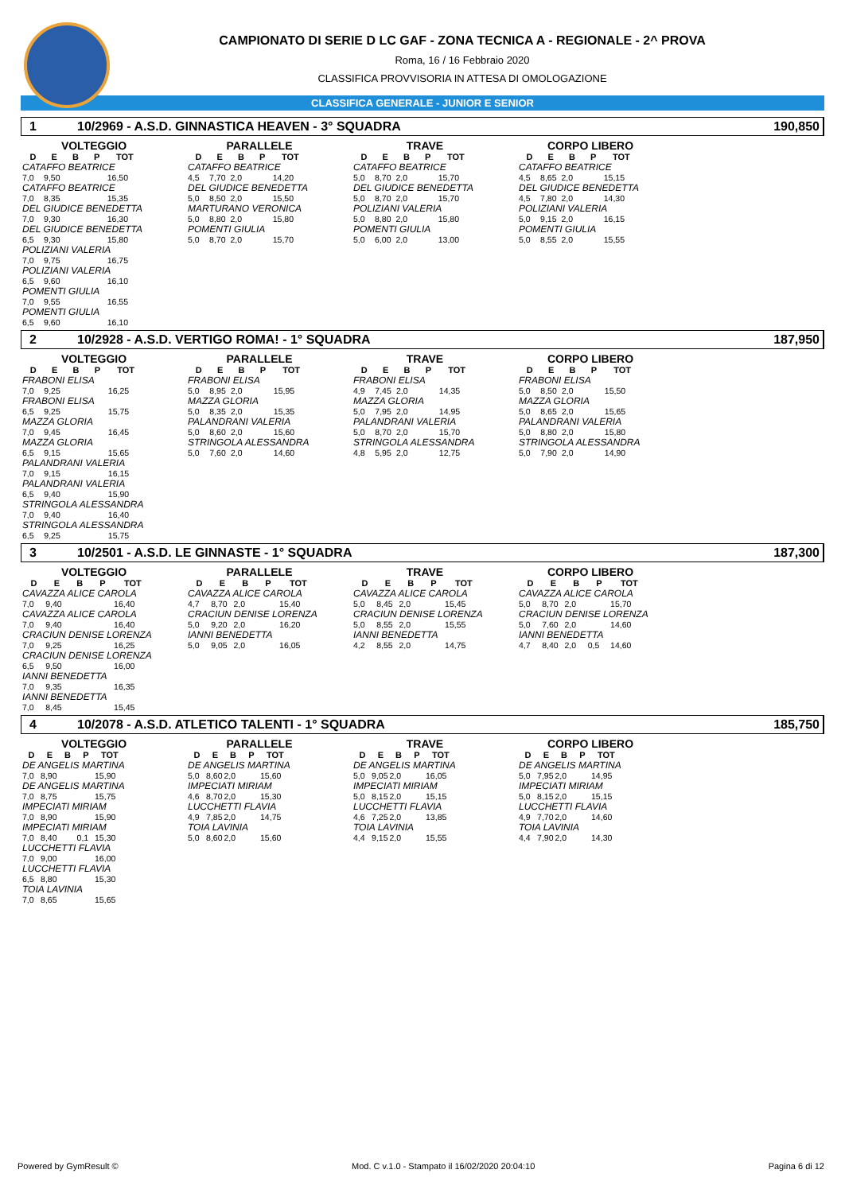CAMPIONATO DI SERIE D LC GAF - ZONA TECNICA A - REGIONALE - 2^ PROVA
Roma, 16 / 16 Febbraio 2020
CLASSIFICA PROVVISORIA IN ATTESA DI OMOLOGAZIONE
CLASSIFICA GENERALE - JUNIOR E SENIOR
1 10/2969 - A.S.D. GINNASTICA HEAVEN - 3° SQUADRA 190,850
VOLTEGGIO
| D | E | B | P | TOT |
| --- | --- | --- | --- | --- |
| CATAFFO BEATRICE | | | | |
| 7,0 | 9,50 | | | 16,50 |
| CATAFFO BEATRICE | | | | |
| 7,0 | 8,35 | | | 15,35 |
| DEL GIUDICE BENEDETTA | | | | |
| 7,0 | 9,30 | | | 16,30 |
| DEL GIUDICE BENEDETTA | | | | |
| 6,5 | 9,30 | | | 15,80 |
| POLIZIANI VALERIA | | | | |
| 7,0 | 9,75 | | | 16,75 |
| POLIZIANI VALERIA | | | | |
| 6,5 | 9,60 | | | 16,10 |
| POMENTI GIULIA | | | | |
| 7,0 | 9,55 | | | 16,55 |
| POMENTI GIULIA | | | | |
| 6,5 | 9,60 | | | 16,10 |
PARALLELE
| D | E | B | P | TOT |
| --- | --- | --- | --- | --- |
| CATAFFO BEATRICE | | | | |
| 4,5 | 7,70 | 2,0 | | 14,20 |
| DEL GIUDICE BENEDETTA | | | | |
| 5,0 | 8,50 | 2,0 | | 15,50 |
| MARTURANO VERONICA | | | | |
| 5,0 | 8,80 | 2,0 | | 15,80 |
| POMENTI GIULIA | | | | |
| 5,0 | 8,70 | 2,0 | | 15,70 |
TRAVE
| D | E | B | P | TOT |
| --- | --- | --- | --- | --- |
| CATAFFO BEATRICE | | | | |
| 5,0 | 8,70 | 2,0 | | 15,70 |
| DEL GIUDICE BENEDETTA | | | | |
| 5,0 | 8,70 | 2,0 | | 15,70 |
| POLIZIANI VALERIA | | | | |
| 5,0 | 8,80 | 2,0 | | 15,80 |
| POMENTI GIULIA | | | | |
| 5,0 | 6,00 | 2,0 | | 13,00 |
CORPO LIBERO
| D | E | B | P | TOT |
| --- | --- | --- | --- | --- |
| CATAFFO BEATRICE | | | | |
| 4,5 | 8,65 | 2,0 | | 15,15 |
| DEL GIUDICE BENEDETTA | | | | |
| 4,5 | 7,80 | 2,0 | | 14,30 |
| POLIZIANI VALERIA | | | | |
| 5,0 | 9,15 | 2,0 | | 16,15 |
| POMENTI GIULIA | | | | |
| 5,0 | 8,55 | 2,0 | | 15,55 |
2 10/2928 - A.S.D. VERTIGO ROMA! - 1° SQUADRA 187,950
VOLTEGGIO
| D | E | B | P | TOT |
| --- | --- | --- | --- | --- |
| FRABONI ELISA | | | | |
| 7,0 | 9,25 | | | 16,25 |
| FRABONI ELISA | | | | |
| 6,5 | 9,25 | | | 15,75 |
| MAZZA GLORIA | | | | |
| 7,0 | 9,45 | | | 16,45 |
| MAZZA GLORIA | | | | |
| 6,5 | 9,15 | | | 15,65 |
| PALANDRANI VALERIA | | | | |
| 7,0 | 9,15 | | | 16,15 |
| PALANDRANI VALERIA | | | | |
| 6,5 | 9,40 | | | 15,90 |
| STRINGOLA ALESSANDRA | | | | |
| 7,0 | 9,40 | | | 16,40 |
| STRINGOLA ALESSANDRA | | | | |
| 6,5 | 9,25 | | | 15,75 |
PARALLELE
| D | E | B | P | TOT |
| --- | --- | --- | --- | --- |
| FRABONI ELISA | | | | |
| 5,0 | 8,95 | 2,0 | | 15,95 |
| MAZZA GLORIA | | | | |
| 5,0 | 8,35 | 2,0 | | 15,35 |
| PALANDRANI VALERIA | | | | |
| 5,0 | 8,60 | 2,0 | | 15,60 |
| STRINGOLA ALESSANDRA | | | | |
| 5,0 | 7,60 | 2,0 | | 14,60 |
TRAVE
| D | E | B | P | TOT |
| --- | --- | --- | --- | --- |
| FRABONI ELISA | | | | |
| 4,9 | 7,45 | 2,0 | | 14,35 |
| MAZZA GLORIA | | | | |
| 5,0 | 7,95 | 2,0 | | 14,95 |
| PALANDRANI VALERIA | | | | |
| 5,0 | 8,70 | 2,0 | | 15,70 |
| STRINGOLA ALESSANDRA | | | | |
| 4,8 | 5,95 | 2,0 | | 12,75 |
CORPO LIBERO
| D | E | B | P | TOT |
| --- | --- | --- | --- | --- |
| FRABONI ELISA | | | | |
| 5,0 | 8,50 | 2,0 | | 15,50 |
| MAZZA GLORIA | | | | |
| 5,0 | 8,65 | 2,0 | | 15,65 |
| PALANDRANI VALERIA | | | | |
| 5,0 | 8,80 | 2,0 | | 15,80 |
| STRINGOLA ALESSANDRA | | | | |
| 5,0 | 7,90 | 2,0 | | 14,90 |
3 10/2501 - A.S.D. LE GINNASTE - 1° SQUADRA 187,300
VOLTEGGIO
| D | E | B | P | TOT |
| --- | --- | --- | --- | --- |
| CAVAZZA ALICE CAROLA | | | | |
| 7,0 | 9,40 | | | 16,40 |
| CAVAZZA ALICE CAROLA | | | | |
| 7,0 | 9,40 | | | 16,40 |
| CRACIUN DENISE LORENZA | | | | |
| 7,0 | 9,25 | | | 16,25 |
| CRACIUN DENISE LORENZA | | | | |
| 6,5 | 9,50 | | | 16,00 |
| IANNI BENEDETTA | | | | |
| 7,0 | 9,35 | | | 16,35 |
| IANNI BENEDETTA | | | | |
| 7,0 | 8,45 | | | 15,45 |
PARALLELE
| D | E | B | P | TOT |
| --- | --- | --- | --- | --- |
| CAVAZZA ALICE CAROLA | | | | |
| 4,7 | 8,70 | 2,0 | | 15,40 |
| CRACIUN DENISE LORENZA | | | | |
| 5,0 | 9,20 | 2,0 | | 16,20 |
| IANNI BENEDETTA | | | | |
| 5,0 | 9,05 | 2,0 | | 16,05 |
TRAVE
| D | E | B | P | TOT |
| --- | --- | --- | --- | --- |
| CAVAZZA ALICE CAROLA | | | | |
| 5,0 | 8,45 | 2,0 | | 15,45 |
| CRACIUN DENISE LORENZA | | | | |
| 5,0 | 8,55 | 2,0 | | 15,55 |
| IANNI BENEDETTA | | | | |
| 4,2 | 8,55 | 2,0 | | 14,75 |
CORPO LIBERO
| D | E | B | P | TOT |
| --- | --- | --- | --- | --- |
| CAVAZZA ALICE CAROLA | | | | |
| 5,0 | 8,70 | 2,0 | | 15,70 |
| CRACIUN DENISE LORENZA | | | | |
| 5,0 | 7,60 | 2,0 | | 14,60 |
| IANNI BENEDETTA | | | | |
| 4,7 | 8,40 | 2,0 | 0,5 | 14,60 |
4 10/2078 - A.S.D. ATLETICO TALENTI - 1° SQUADRA 185,750
VOLTEGGIO
| D | E | B | P | TOT |
| --- | --- | --- | --- | --- |
| DE ANGELIS MARTINA | | | | |
| 7,0 | 8,90 | | | 15,90 |
| DE ANGELIS MARTINA | | | | |
| 7,0 | 8,75 | | | 15,75 |
| IMPECIATI MIRIAM | | | | |
| 7,0 | 8,90 | | | 15,90 |
| IMPECIATI MIRIAM | | | | |
| 7,0 | 8,40 | | 0,1 | 15,30 |
| LUCCHETTI FLAVIA | | | | |
| 7,0 | 9,00 | | | 16,00 |
| LUCCHETTI FLAVIA | | | | |
| 6,5 | 8,80 | | | 15,30 |
| TOIA LAVINIA | | | | |
| 7,0 | 8,65 | | | 15,65 |
PARALLELE
| D | E | B | P | TOT |
| --- | --- | --- | --- | --- |
| DE ANGELIS MARTINA | | | | |
| 5,0 | 8,60 | 2,0 | | 15,60 |
| IMPECIATI MIRIAM | | | | |
| 4,6 | 8,70 | 2,0 | | 15,30 |
| LUCCHETTI FLAVIA | | | | |
| 4,9 | 7,85 | 2,0 | | 14,75 |
| TOIA LAVINIA | | | | |
| 5,0 | 8,60 | 2,0 | | 15,60 |
TRAVE
| D | E | B | P | TOT |
| --- | --- | --- | --- | --- |
| DE ANGELIS MARTINA | | | | |
| 5,0 | 9,05 | 2,0 | | 16,05 |
| IMPECIATI MIRIAM | | | | |
| 5,0 | 8,15 | 2,0 | | 15,15 |
| LUCCHETTI FLAVIA | | | | |
| 4,6 | 7,25 | 2,0 | | 13,85 |
| TOIA LAVINIA | | | | |
| 4,4 | 9,15 | 2,0 | | 15,55 |
CORPO LIBERO
| D | E | B | P | TOT |
| --- | --- | --- | --- | --- |
| DE ANGELIS MARTINA | | | | |
| 5,0 | 7,95 | 2,0 | | 14,95 |
| IMPECIATI MIRIAM | | | | |
| 5,0 | 8,15 | 2,0 | | 15,15 |
| LUCCHETTI FLAVIA | | | | |
| 4,9 | 7,70 | 2,0 | | 14,60 |
| TOIA LAVINIA | | | | |
| 4,4 | 7,90 | 2,0 | | 14,30 |
Powered by GymResult © Mod. C v.1.0 - Stampato il 16/02/2020 20:04:10 Pagina 6 di 12